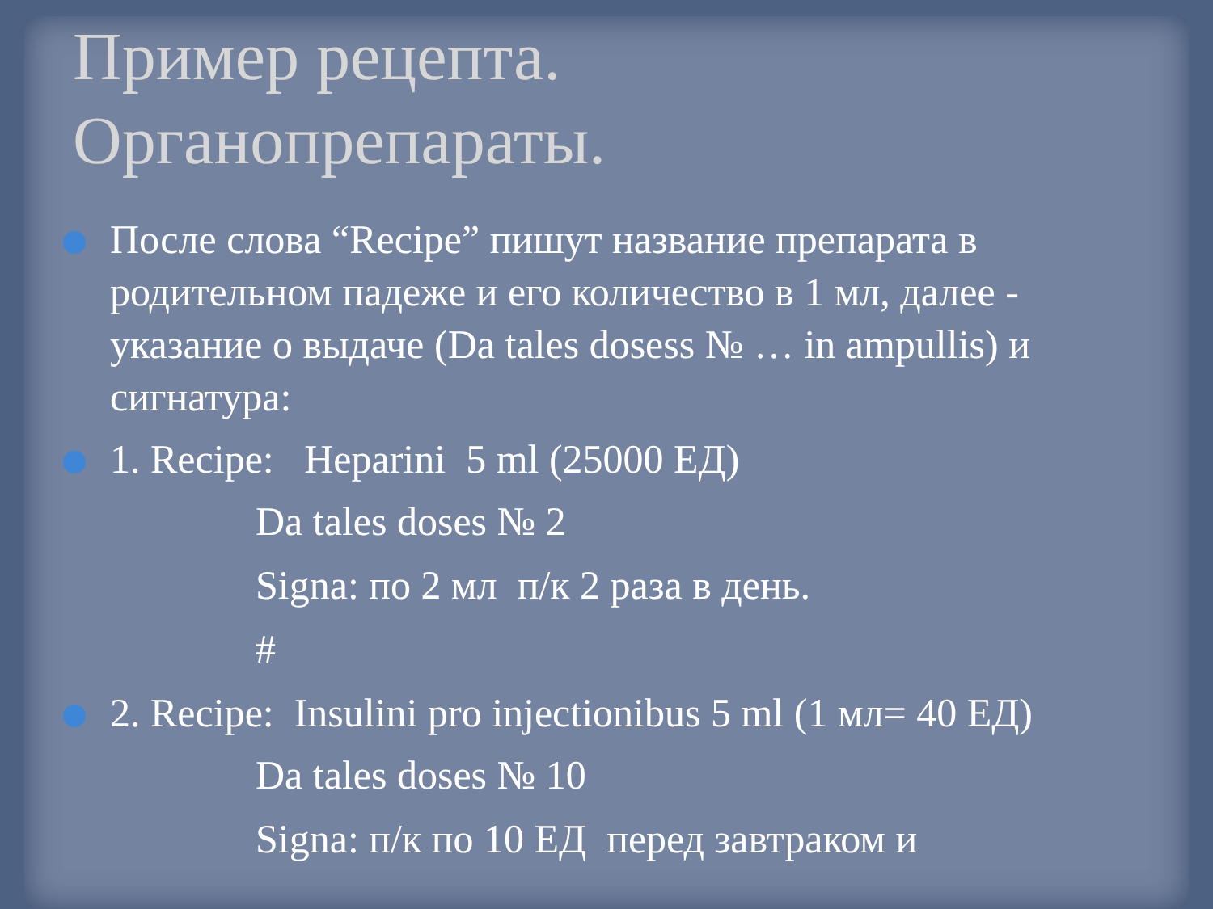Пример рецепта.
Органопрепараты.
После слова “Recipe” пишут название препарата в родительном падеже и его количество в 1 мл, далее - указание о выдаче (Da tales dosess № … in ampullis) и сигнатура:
1. Recipe: Heparini 5 ml (25000 ЕД)
Da tales doses № 2
Signa: по 2 мл п/к 2 раза в день.
#
2. Recipe: Insulini pro injectionibus 5 ml (1 мл= 40 ЕД)
Da tales doses № 10
Signa: п/к по 10 ЕД перед завтраком и